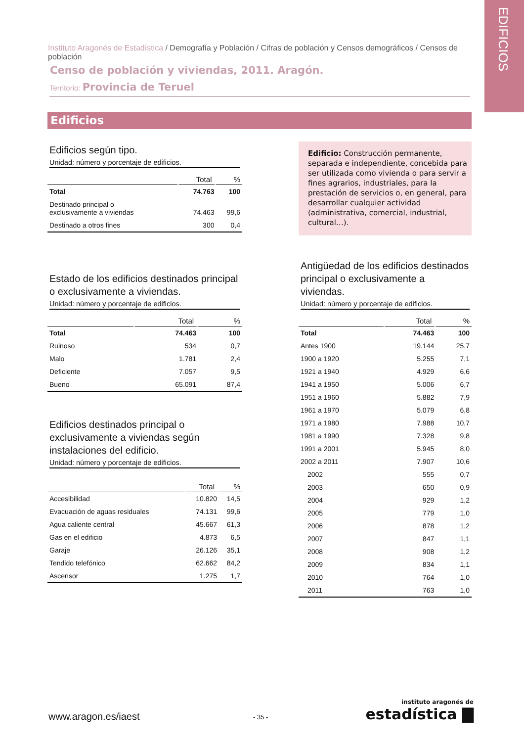EDIFICIOS
Instituto Aragonés de Estadística / Demografía y Población / Cifras de población y Censos demográficos / Censos de población
Censo de población y viviendas, 2011. Aragón.
Territorio: Provincia de Teruel
Edificios
Edificios según tipo.
Unidad: número y porcentaje de edificios.
| | Total | % |
| --- | --- | --- |
| Total | 74.763 | 100 |
| Destinado principal o exclusivamente a viviendas | 74.463 | 99,6 |
| Destinado a otros fines | 300 | 0,4 |
Edificio: Construcción permanente, separada e independiente, concebida para ser utilizada como vivienda o para servir a fines agrarios, industriales, para la prestación de servicios o, en general, para desarrollar cualquier actividad (administrativa, comercial, industrial, cultural…).
Estado de los edificios destinados principal o exclusivamente a viviendas.
Unidad: número y porcentaje de edificios.
| | Total | % |
| --- | --- | --- |
| Total | 74.463 | 100 |
| Ruinoso | 534 | 0,7 |
| Malo | 1.781 | 2,4 |
| Deficiente | 7.057 | 9,5 |
| Bueno | 65.091 | 87,4 |
Edificios destinados principal o exclusivamente a viviendas según instalaciones del edificio.
Unidad: número y porcentaje de edificios.
| | Total | % |
| --- | --- | --- |
| Accesibilidad | 10.820 | 14,5 |
| Evacuación de aguas residuales | 74.131 | 99,6 |
| Agua caliente central | 45.667 | 61,3 |
| Gas en el edificio | 4.873 | 6,5 |
| Garaje | 26.126 | 35,1 |
| Tendido telefónico | 62.662 | 84,2 |
| Ascensor | 1.275 | 1,7 |
Antigüedad de los edificios destinados principal o exclusivamente a viviendas.
Unidad: número y porcentaje de edificios.
| | Total | % |
| --- | --- | --- |
| Total | 74.463 | 100 |
| Antes 1900 | 19.144 | 25,7 |
| 1900 a 1920 | 5.255 | 7,1 |
| 1921 a 1940 | 4.929 | 6,6 |
| 1941 a 1950 | 5.006 | 6,7 |
| 1951 a 1960 | 5.882 | 7,9 |
| 1961 a 1970 | 5.079 | 6,8 |
| 1971 a 1980 | 7.988 | 10,7 |
| 1981 a 1990 | 7.328 | 9,8 |
| 1991 a 2001 | 5.945 | 8,0 |
| 2002 a 2011 | 7.907 | 10,6 |
| 2002 | 555 | 0,7 |
| 2003 | 650 | 0,9 |
| 2004 | 929 | 1,2 |
| 2005 | 779 | 1,0 |
| 2006 | 878 | 1,2 |
| 2007 | 847 | 1,1 |
| 2008 | 908 | 1,2 |
| 2009 | 834 | 1,1 |
| 2010 | 764 | 1,0 |
| 2011 | 763 | 1,0 |
www.aragon.es/iaest - 35 -
instituto aragonés de
estadística ▇